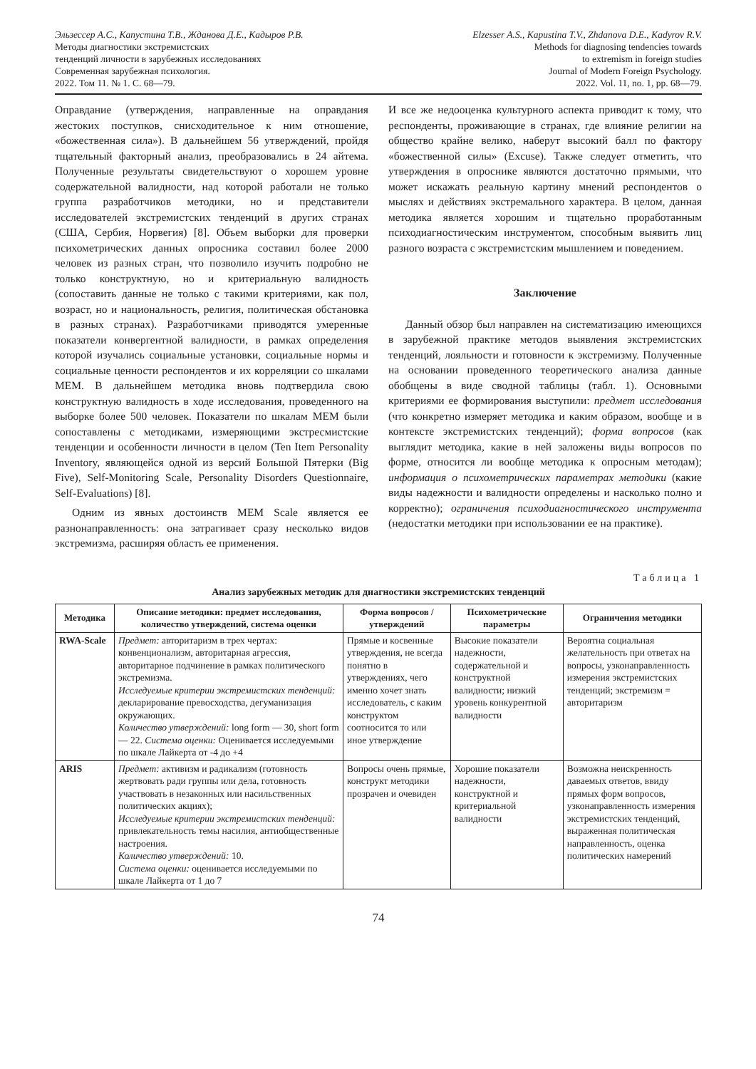Эльзессер А.С., Капустина Т.В., Жданова Д.Е., Кадыров Р.В.
Методы диагностики экстремистских
тенденций личности в зарубежных исследованиях
Современная зарубежная психология.
2022. Том 11. № 1. С. 68—79.
Elzesser A.S., Kapustina T.V., Zhdanova D.E., Kadyrov R.V.
Methods for diagnosing tendencies towards
to extremism in foreign studies
Journal of Modern Foreign Psychology.
2022. Vol. 11, no. 1, pp. 68—79.
Оправдание (утверждения, направленные на оправдания жестоких поступков, снисходительное к ним отношение, «божественная сила»). В дальнейшем 56 утверждений, пройдя тщательный факторный анализ, преобразовались в 24 айтема. Полученные результаты свидетельствуют о хорошем уровне содержательной валидности, над которой работали не только группа разработчиков методики, но и представители исследователей экстремистских тенденций в других странах (США, Сербия, Норвегия) [8]. Объем выборки для проверки психометрических данных опросника составил более 2000 человек из разных стран, что позволило изучить подробно не только конструктную, но и критериальную валидность (сопоставить данные не только с такими критериями, как пол, возраст, но и национальность, религия, политическая обстановка в разных странах). Разработчиками приводятся умеренные показатели конвергентной валидности, в рамках определения которой изучались социальные установки, социальные нормы и социальные ценности респондентов и их корреляции со шкалами МЕМ. В дальнейшем методика вновь подтвердила свою конструктную валидность в ходе исследования, проведенного на выборке более 500 человек. Показатели по шкалам МЕМ были сопоставлены с методиками, измеряющими экстресмистские тенденции и особенности личности в целом (Ten Item Personality Inventory, являющейся одной из версий Большой Пятерки (Big Five), Self-Monitoring Scale, Personality Disorders Questionnaire, Self-Evaluations) [8].
Одним из явных достоинств MEM Scale является ее разнонаправленность: она затрагивает сразу несколько видов экстремизма, расширяя область ее применения.
И все же недооценка культурного аспекта приводит к тому, что респонденты, проживающие в странах, где влияние религии на общество крайне велико, наберут высокий балл по фактору «божественной силы» (Excuse). Также следует отметить, что утверждения в опроснике являются достаточно прямыми, что может искажать реальную картину мнений респондентов о мыслях и действиях экстремального характера. В целом, данная методика является хорошим и тщательно проработанным психодиагностическим инструментом, способным выявить лиц разного возраста с экстремистским мышлением и поведением.
Заключение
Данный обзор был направлен на систематизацию имеющихся в зарубежной практике методов выявления экстремистских тенденций, лояльности и готовности к экстремизму. Полученные на основании проведенного теоретического анализа данные обобщены в виде сводной таблицы (табл. 1). Основными критериями ее формирования выступили: предмет исследования (что конкретно измеряет методика и каким образом, вообще и в контексте экстремистских тенденций); форма вопросов (как выглядит методика, какие в ней заложены виды вопросов по форме, относится ли вообще методика к опросным методам); информация о психометрических параметрах методики (какие виды надежности и валидности определены и насколько полно и корректно); ограничения психодиагностического инструмента (недостатки методики при использовании ее на практике).
Таблица 1
Анализ зарубежных методик для диагностики экстремистских тенденций
| Методика | Описание методики: предмет исследования, количество утверждений, система оценки | Форма вопросов / утверждений | Психометрические параметры | Ограничения методики |
| --- | --- | --- | --- | --- |
| RWA-Scale | Предмет: авторитаризм в трех чертах: конвенционализм, авторитарная агрессия, авторитарное подчинение в рамках политического экстремизма. Исследуемые критерии экстремистских тенденций: декларирование превосходства, дегуманизация окружающих. Количество утверждений: long form — 30, short form — 22. Система оценки: Оценивается исследуемыми по шкале Лайкерта от -4 до +4 | Прямые и косвенные утверждения, не всегда понятно в утверждениях, чего именно хочет знать исследователь, с каким конструктом соотносится то или иное утверждение | Высокие показатели надежности, содержательной и конструктной валидности; низкий уровень конкурентной валидности | Вероятна социальная желательность при ответах на вопросы, узконаправленность измерения экстремистских тенденций; экстремизм = авторитаризм |
| ARIS | Предмет: активизм и радикализм (готовность жертвовать ради группы или дела, готовность участвовать в незаконных или насильственных политических акциях); Исследуемые критерии экстремистских тенденций: привлекательность темы насилия, антиобщественные настроения. Количество утверждений: 10. Система оценки: оценивается исследуемыми по шкале Лайкерта от 1 до 7 | Вопросы очень прямые, конструкт методики прозрачен и очевиден | Хорошие показатели надежности, конструктной и критериальной валидности | Возможна неискренность даваемых ответов, ввиду прямых форм вопросов, узконаправленность измерения экстремистских тенденций, выраженная политическая направленность, оценка политических намерений |
74